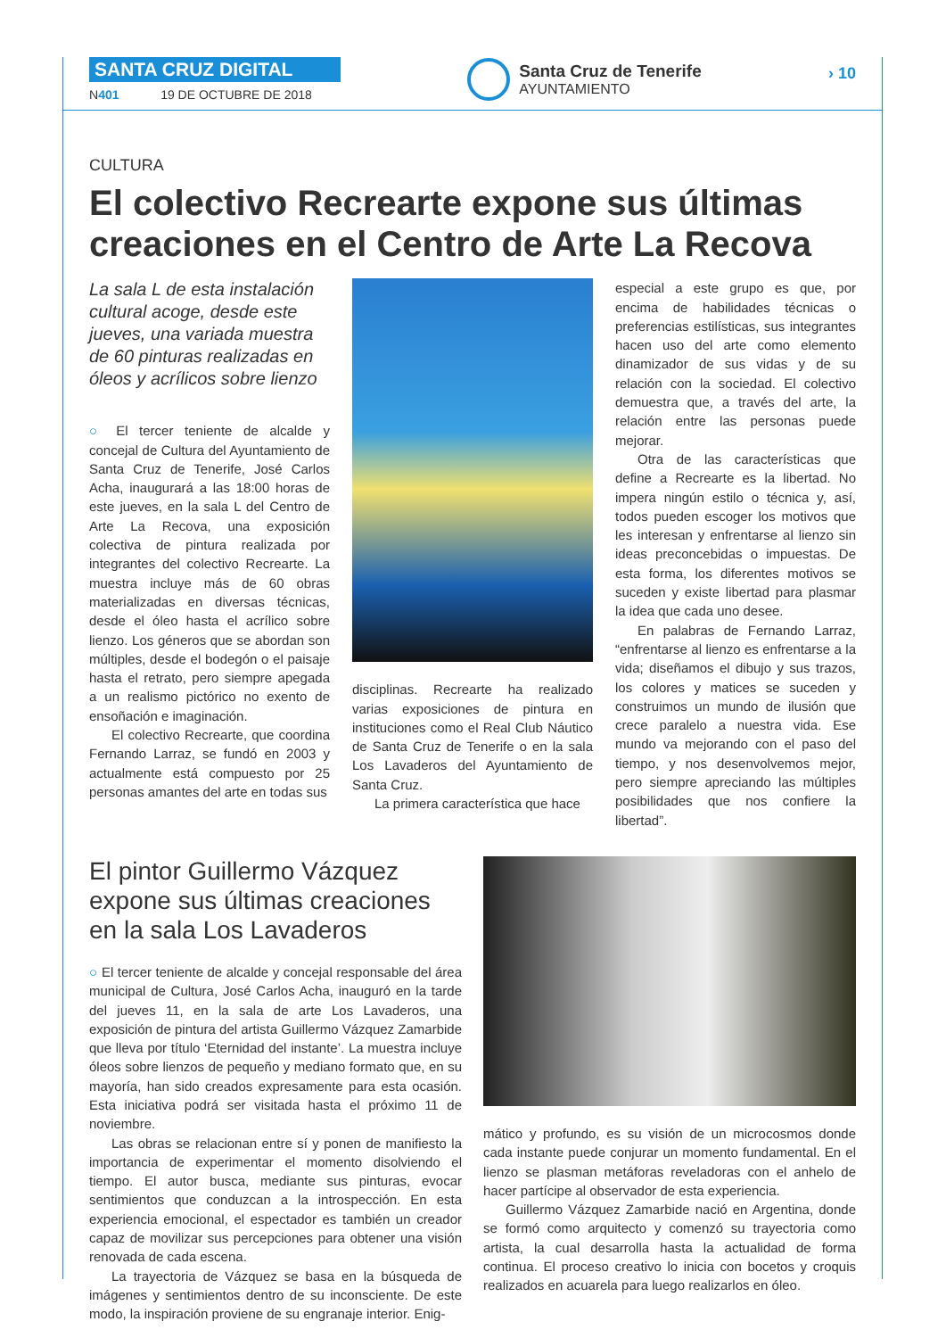SANTA CRUZ DIGITAL
N401 19 DE OCTUBRE DE 2018
Santa Cruz de Tenerife
AYUNTAMIENTO
› 10
CULTURA
El colectivo Recrearte expone sus últimas creaciones en el Centro de Arte La Recova
La sala L de esta instalación cultural acoge, desde este jueves, una variada muestra de 60 pinturas realizadas en óleos y acrílicos sobre lienzo
○ El tercer teniente de alcalde y concejal de Cultura del Ayuntamiento de Santa Cruz de Tenerife, José Carlos Acha, inaugurará a las 18:00 horas de este jueves, en la sala L del Centro de Arte La Recova, una exposición colectiva de pintura realizada por integrantes del colectivo Recrearte. La muestra incluye más de 60 obras materializadas en diversas técnicas, desde el óleo hasta el acrílico sobre lienzo. Los géneros que se abordan son múltiples, desde el bodegón o el paisaje hasta el retrato, pero siempre apegada a un realismo pictórico no exento de ensoñación e imaginación.
El colectivo Recrearte, que coordina Fernando Larraz, se fundó en 2003 y actualmente está compuesto por 25 personas amantes del arte en todas sus
disciplinas. Recrearte ha realizado varias exposiciones de pintura en instituciones como el Real Club Náutico de Santa Cruz de Tenerife o en la sala Los Lavaderos del Ayuntamiento de Santa Cruz.
La primera característica que hace
especial a este grupo es que, por encima de habilidades técnicas o preferencias estilísticas, sus integrantes hacen uso del arte como elemento dinamizador de sus vidas y de su relación con la sociedad. El colectivo demuestra que, a través del arte, la relación entre las personas puede mejorar.
Otra de las características que define a Recrearte es la libertad. No impera ningún estilo o técnica y, así, todos pueden escoger los motivos que les interesan y enfrentarse al lienzo sin ideas preconcebidas o impuestas. De esta forma, los diferentes motivos se suceden y existe libertad para plasmar la idea que cada uno desee.
En palabras de Fernando Larraz, “enfrentarse al lienzo es enfrentarse a la vida; diseñamos el dibujo y sus trazos, los colores y matices se suceden y construimos un mundo de ilusión que crece paralelo a nuestra vida. Ese mundo va mejorando con el paso del tiempo, y nos desenvolvemos mejor, pero siempre apreciando las múltiples posibilidades que nos confiere la libertad”.
El pintor Guillermo Vázquez expone sus últimas creaciones en la sala Los Lavaderos
○ El tercer teniente de alcalde y concejal responsable del área municipal de Cultura, José Carlos Acha, inauguró en la tarde del jueves 11, en la sala de arte Los Lavaderos, una exposición de pintura del artista Guillermo Vázquez Zamarbide que lleva por título ‘Eternidad del instante’. La muestra incluye óleos sobre lienzos de pequeño y mediano formato que, en su mayoría, han sido creados expresamente para esta ocasión. Esta iniciativa podrá ser visitada hasta el próximo 11 de noviembre.
Las obras se relacionan entre sí y ponen de manifiesto la importancia de experimentar el momento disolviendo el tiempo. El autor busca, mediante sus pinturas, evocar sentimientos que conduzcan a la introspección. En esta experiencia emocional, el espectador es también un creador capaz de movilizar sus percepciones para obtener una visión renovada de cada escena.
La trayectoria de Vázquez se basa en la búsqueda de imágenes y sentimientos dentro de su inconsciente. De este modo, la inspiración proviene de su engranaje interior. Enig-
mático y profundo, es su visión de un microcosmos donde cada instante puede conjurar un momento fundamental. En el lienzo se plasman metáforas reveladoras con el anhelo de hacer partícipe al observador de esta experiencia.
Guillermo Vázquez Zamarbide nació en Argentina, donde se formó como arquitecto y comenzó su trayectoria como artista, la cual desarrolla hasta la actualidad de forma continua. El proceso creativo lo inicia con bocetos y croquis realizados en acuarela para luego realizarlos en óleo.